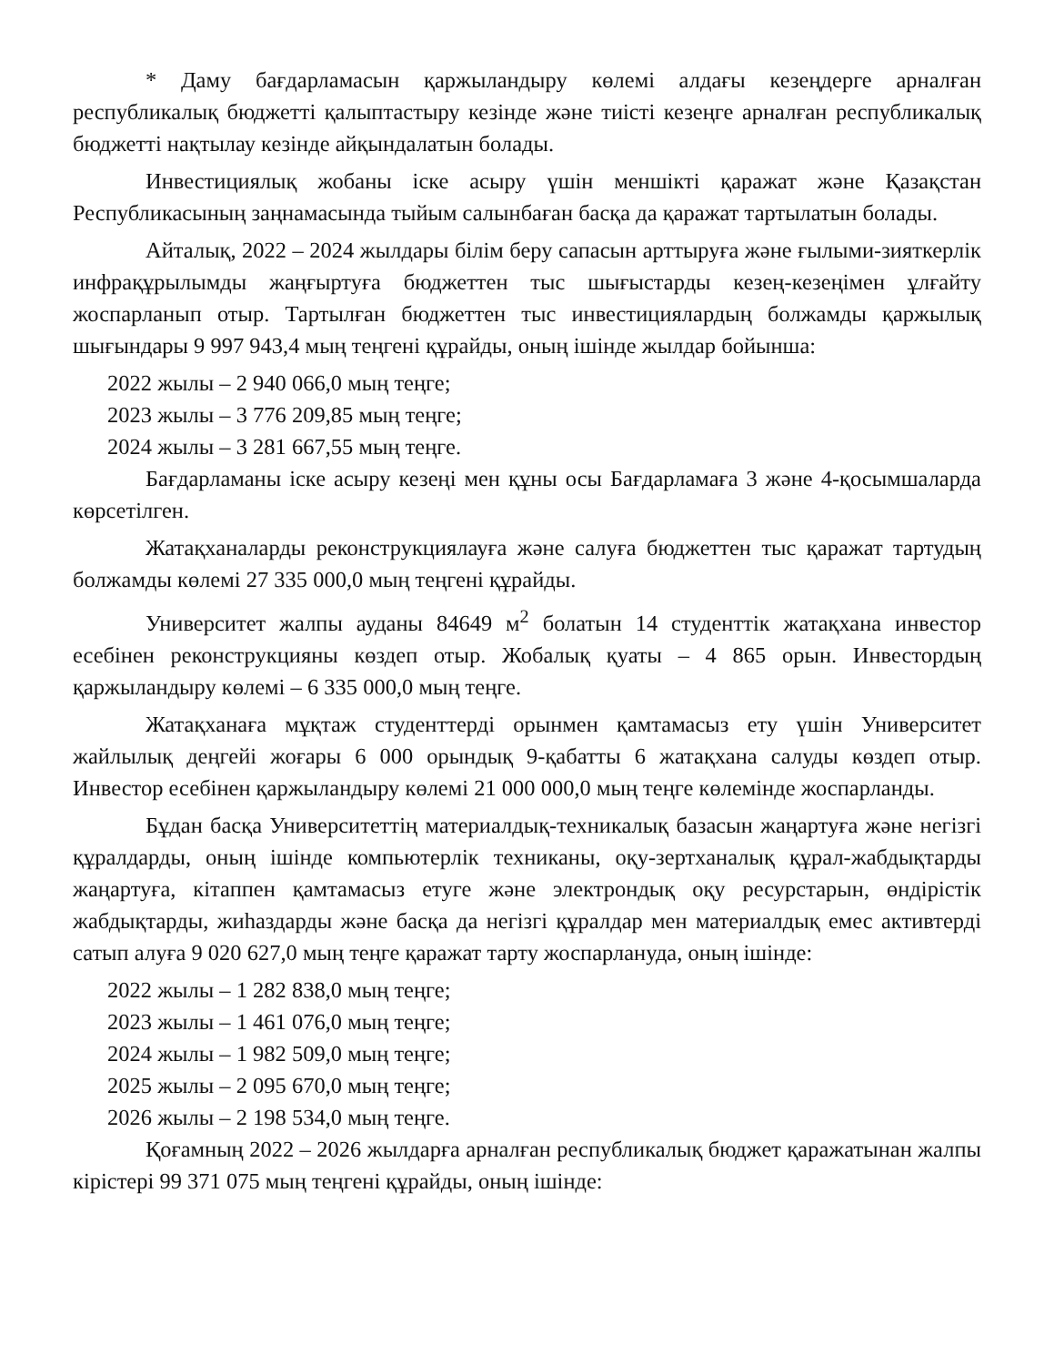* Даму бағдарламасын қаржыландыру көлемі алдағы кезеңдерге арналған республикалық бюджетті қалыптастыру кезінде және тиісті кезеңге арналған республикалық бюджетті нақтылау кезінде айқындалатын болады.
Инвестициялық жобаны іске асыру үшін меншікті қаражат және Қазақстан Республикасының заңнамасында тыйым салынбаған басқа да қаражат тартылатын болады.
Айталық, 2022 – 2024 жылдары білім беру сапасын арттыруға және ғылыми-зияткерлік инфрақұрылымды жаңғыртуға бюджеттен тыс шығыстарды кезең-кезеңімен ұлғайту жоспарланып отыр. Тартылған бюджеттен тыс инвестициялардың болжамды қаржылық шығындары 9 997 943,4 мың теңгені құрайды, оның ішінде жылдар бойынша:
2022 жылы – 2 940 066,0 мың теңге;
2023 жылы – 3 776 209,85 мың теңге;
2024 жылы – 3 281 667,55 мың теңге.
Бағдарламаны іске асыру кезеңі мен құны осы Бағдарламаға 3 және 4-қосымшаларда көрсетілген.
Жатақханаларды реконструкциялауға және салуға бюджеттен тыс қаражат тартудың болжамды көлемі 27 335 000,0 мың теңгені құрайды.
Университет жалпы ауданы 84649 м<sup>2</sup> болатын 14 студенттік жатақхана инвестор есебінен реконструкцияны көздеп отыр. Жобалық қуаты – 4 865 орын. Инвестордың қаржыландыру көлемі – 6 335 000,0 мың теңге.
Жатақханаға мұқтаж студенттерді орынмен қамтамасыз ету үшін Университет жайлылық деңгейі жоғары 6 000 орындық 9-қабатты 6 жатақхана салуды көздеп отыр. Инвестор есебінен қаржыландыру көлемі 21 000 000,0 мың теңге көлемінде жоспарланды.
Бұдан басқа Университеттің материалдық-техникалық базасын жаңартуға және негізгі құралдарды, оның ішінде компьютерлік техниканы, оқу-зертханалық құрал-жабдықтарды жаңартуға, кітаппен қамтамасыз етуге және электрондық оқу ресурстарын, өндірістік жабдықтарды, жиһаздарды және басқа да негізгі құралдар мен материалдық емес активтерді сатып алуға 9 020 627,0 мың теңге қаражат тарту жоспарлануда, оның ішінде:
2022 жылы – 1 282 838,0 мың теңге;
2023 жылы – 1 461 076,0 мың теңге;
2024 жылы – 1 982 509,0 мың теңге;
2025 жылы – 2 095 670,0 мың теңге;
2026 жылы – 2 198 534,0 мың теңге.
Қоғамның 2022 – 2026 жылдарға арналған республикалық бюджет қаражатынан жалпы кірістері 99 371 075 мың теңгені құрайды, оның ішінде: